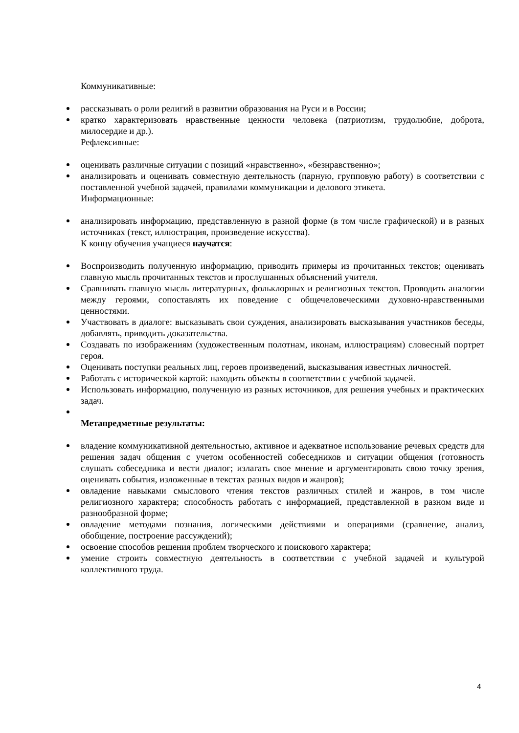Коммуникативные:
рассказывать о роли религий в развитии образования на Руси и в России;
кратко характеризовать нравственные ценности человека (патриотизм, трудолюбие, доброта, милосердие и др.).
Рефлексивные:
оценивать различные ситуации с позиций «нравственно», «безнравственно»;
анализировать и оценивать совместную деятельность (парную, групповую работу) в соответствии с поставленной учебной задачей, правилами коммуникации и делового этикета.
Информационные:
анализировать информацию, представленную в разной форме (в том числе графической) и в разных источниках (текст, иллюстрация, произведение искусства).
К концу обучения учащиеся научатся:
Воспроизводить полученную информацию, приводить примеры из прочитанных текстов; оценивать главную мысль прочитанных текстов и прослушанных объяснений учителя.
Сравнивать главную мысль литературных, фольклорных и религиозных текстов. Проводить аналогии между героями, сопоставлять их поведение с общечеловеческими духовно-нравственными ценностями.
Участвовать в диалоге: высказывать свои суждения, анализировать высказывания участников беседы, добавлять, приводить доказательства.
Создавать по изображениям (художественным полотнам, иконам, иллюстрациям) словесный портрет героя.
Оценивать поступки реальных лиц, героев произведений, высказывания известных личностей.
Работать с исторической картой: находить объекты в соответствии с учебной задачей.
Использовать информацию, полученную из разных источников, для решения учебных и практических задач.
Метапредметные результаты:
владение коммуникативной деятельностью, активное и адекватное использование речевых средств для решения задач общения с учетом особенностей собеседников и ситуации общения (готовность слушать собеседника и вести диалог; излагать свое мнение и аргументировать свою точку зрения, оценивать события, изложенные в текстах разных видов и жанров);
овладение навыками смыслового чтения текстов различных стилей и жанров, в том числе религиозного характера; способность работать с информацией, представленной в разном виде и разнообразной форме;
овладение методами познания, логическими действиями и операциями (сравнение, анализ, обобщение, построение рассуждений);
освоение способов решения проблем творческого и поискового характера;
умение строить совместную деятельность в соответствии с учебной задачей и культурой коллективного труда.
4